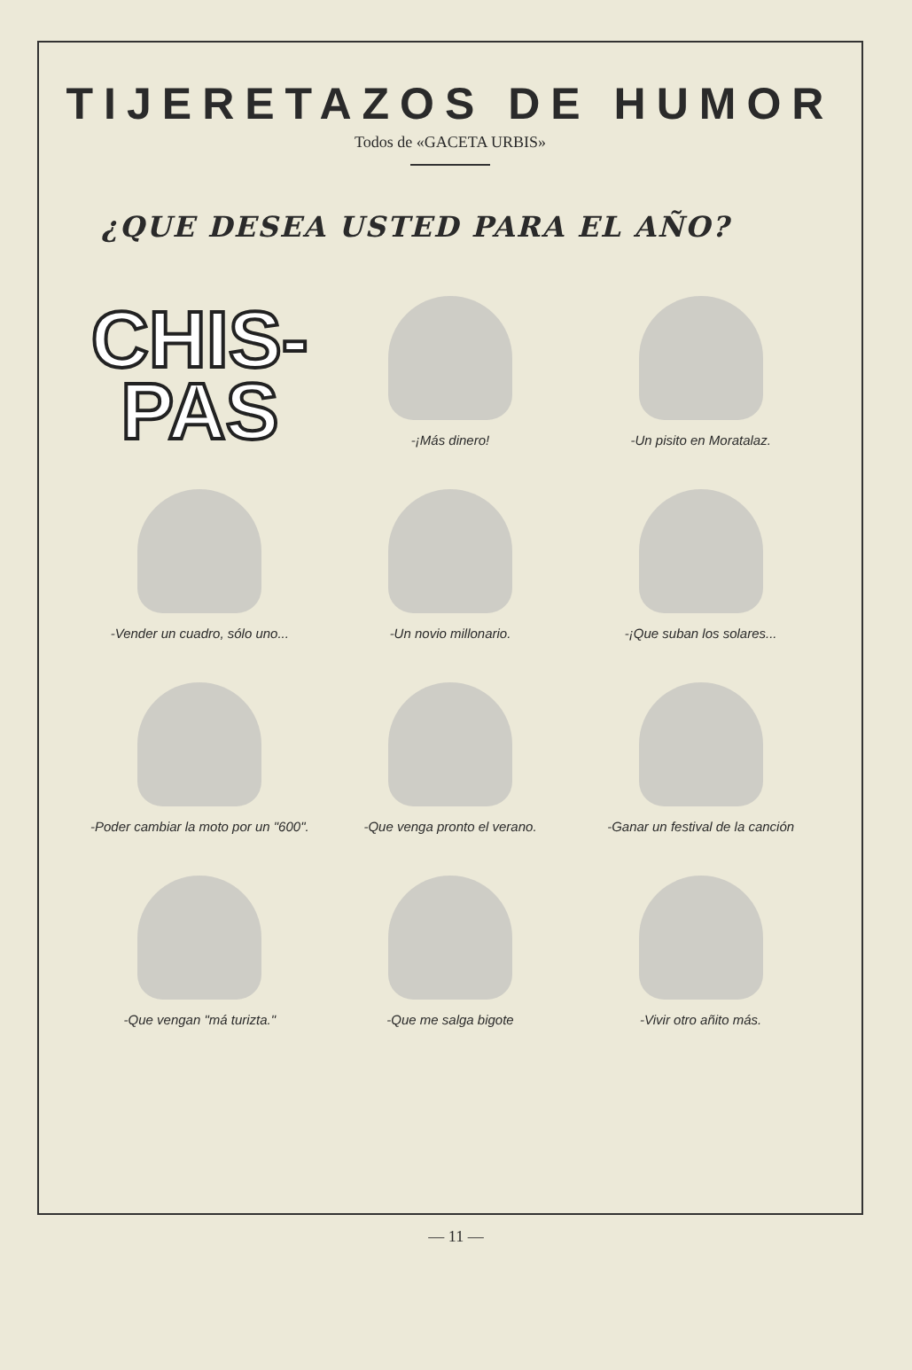TIJERETAZOS DE HUMOR
Todos de «GACETA URBIS»
¿QUE DESEA USTED PARA EL AÑO?
CHIS-
PAS
-¡Más dinero!
-Un pisito en Moratalaz.
-Vender un cuadro, sólo uno...
-Un novio millonario.
-¡Que suban los solares...
-Poder cambiar la moto por un "600".
-Que venga pronto el verano.
-Ganar un festival de la canción
-Que vengan "má turizta."
-Que me salga bigote
-Vivir otro añito más.
— 11 —